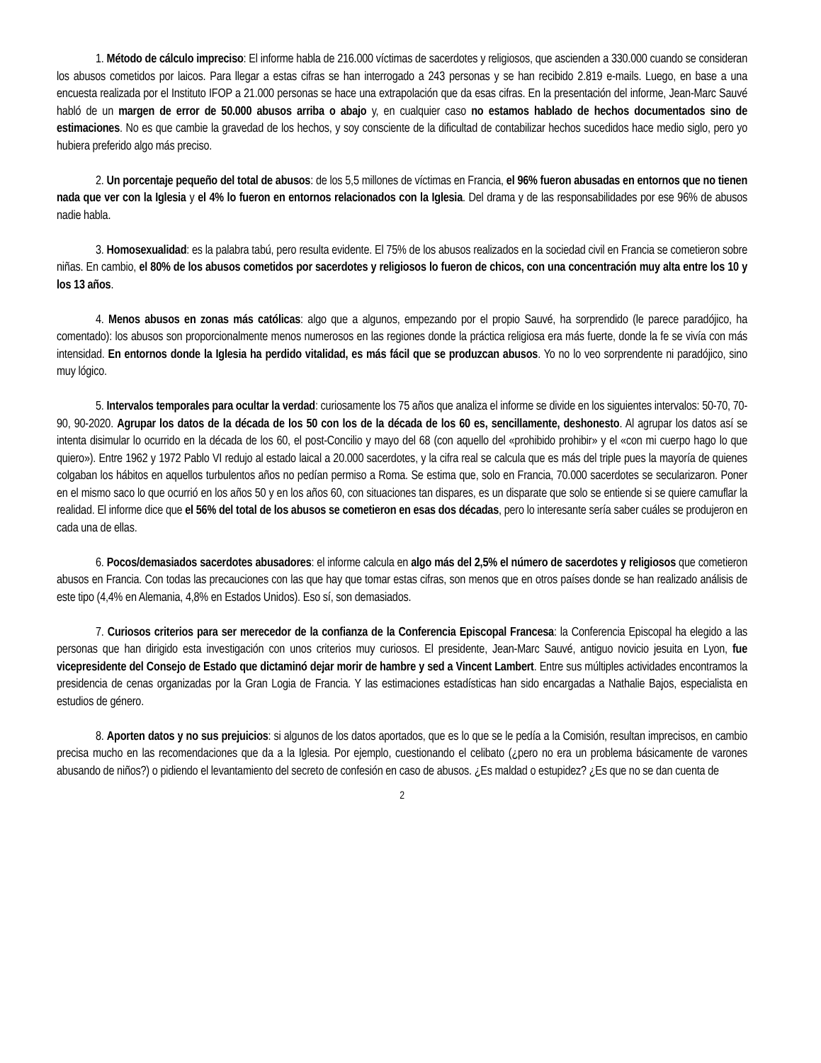1. Método de cálculo impreciso: El informe habla de 216.000 víctimas de sacerdotes y religiosos, que ascienden a 330.000 cuando se consideran los abusos cometidos por laicos. Para llegar a estas cifras se han interrogado a 243 personas y se han recibido 2.819 e-mails. Luego, en base a una encuesta realizada por el Instituto IFOP a 21.000 personas se hace una extrapolación que da esas cifras. En la presentación del informe, Jean-Marc Sauvé habló de un margen de error de 50.000 abusos arriba o abajo y, en cualquier caso no estamos hablado de hechos documentados sino de estimaciones. No es que cambie la gravedad de los hechos, y soy consciente de la dificultad de contabilizar hechos sucedidos hace medio siglo, pero yo hubiera preferido algo más preciso.
2. Un porcentaje pequeño del total de abusos: de los 5,5 millones de víctimas en Francia, el 96% fueron abusadas en entornos que no tienen nada que ver con la Iglesia y el 4% lo fueron en entornos relacionados con la Iglesia. Del drama y de las responsabilidades por ese 96% de abusos nadie habla.
3. Homosexualidad: es la palabra tabú, pero resulta evidente. El 75% de los abusos realizados en la sociedad civil en Francia se cometieron sobre niñas. En cambio, el 80% de los abusos cometidos por sacerdotes y religiosos lo fueron de chicos, con una concentración muy alta entre los 10 y los 13 años.
4. Menos abusos en zonas más católicas: algo que a algunos, empezando por el propio Sauvé, ha sorprendido (le parece paradójico, ha comentado): los abusos son proporcionalmente menos numerosos en las regiones donde la práctica religiosa era más fuerte, donde la fe se vivía con más intensidad. En entornos donde la Iglesia ha perdido vitalidad, es más fácil que se produzcan abusos. Yo no lo veo sorprendente ni paradójico, sino muy lógico.
5. Intervalos temporales para ocultar la verdad: curiosamente los 75 años que analiza el informe se divide en los siguientes intervalos: 50-70, 70-90, 90-2020. Agrupar los datos de la década de los 50 con los de la década de los 60 es, sencillamente, deshonesto. Al agrupar los datos así se intenta disimular lo ocurrido en la década de los 60, el post-Concilio y mayo del 68 (con aquello del «prohibido prohibir» y el «con mi cuerpo hago lo que quiero»). Entre 1962 y 1972 Pablo VI redujo al estado laical a 20.000 sacerdotes, y la cifra real se calcula que es más del triple pues la mayoría de quienes colgaban los hábitos en aquellos turbulentos años no pedían permiso a Roma. Se estima que, solo en Francia, 70.000 sacerdotes se secularizaron. Poner en el mismo saco lo que ocurrió en los años 50 y en los años 60, con situaciones tan dispares, es un disparate que solo se entiende si se quiere camuflar la realidad. El informe dice que el 56% del total de los abusos se cometieron en esas dos décadas, pero lo interesante sería saber cuáles se produjeron en cada una de ellas.
6. Pocos/demasiados sacerdotes abusadores: el informe calcula en algo más del 2,5% el número de sacerdotes y religiosos que cometieron abusos en Francia. Con todas las precauciones con las que hay que tomar estas cifras, son menos que en otros países donde se han realizado análisis de este tipo (4,4% en Alemania, 4,8% en Estados Unidos). Eso sí, son demasiados.
7. Curiosos criterios para ser merecedor de la confianza de la Conferencia Episcopal Francesa: la Conferencia Episcopal ha elegido a las personas que han dirigido esta investigación con unos criterios muy curiosos. El presidente, Jean-Marc Sauvé, antiguo novicio jesuita en Lyon, fue vicepresidente del Consejo de Estado que dictaminó dejar morir de hambre y sed a Vincent Lambert. Entre sus múltiples actividades encontramos la presidencia de cenas organizadas por la Gran Logia de Francia. Y las estimaciones estadísticas han sido encargadas a Nathalie Bajos, especialista en estudios de género.
8. Aporten datos y no sus prejuicios: si algunos de los datos aportados, que es lo que se le pedía a la Comisión, resultan imprecisos, en cambio precisa mucho en las recomendaciones que da a la Iglesia. Por ejemplo, cuestionando el celibato (¿pero no era un problema básicamente de varones abusando de niños?) o pidiendo el levantamiento del secreto de confesión en caso de abusos. ¿Es maldad o estupidez? ¿Es que no se dan cuenta de
2